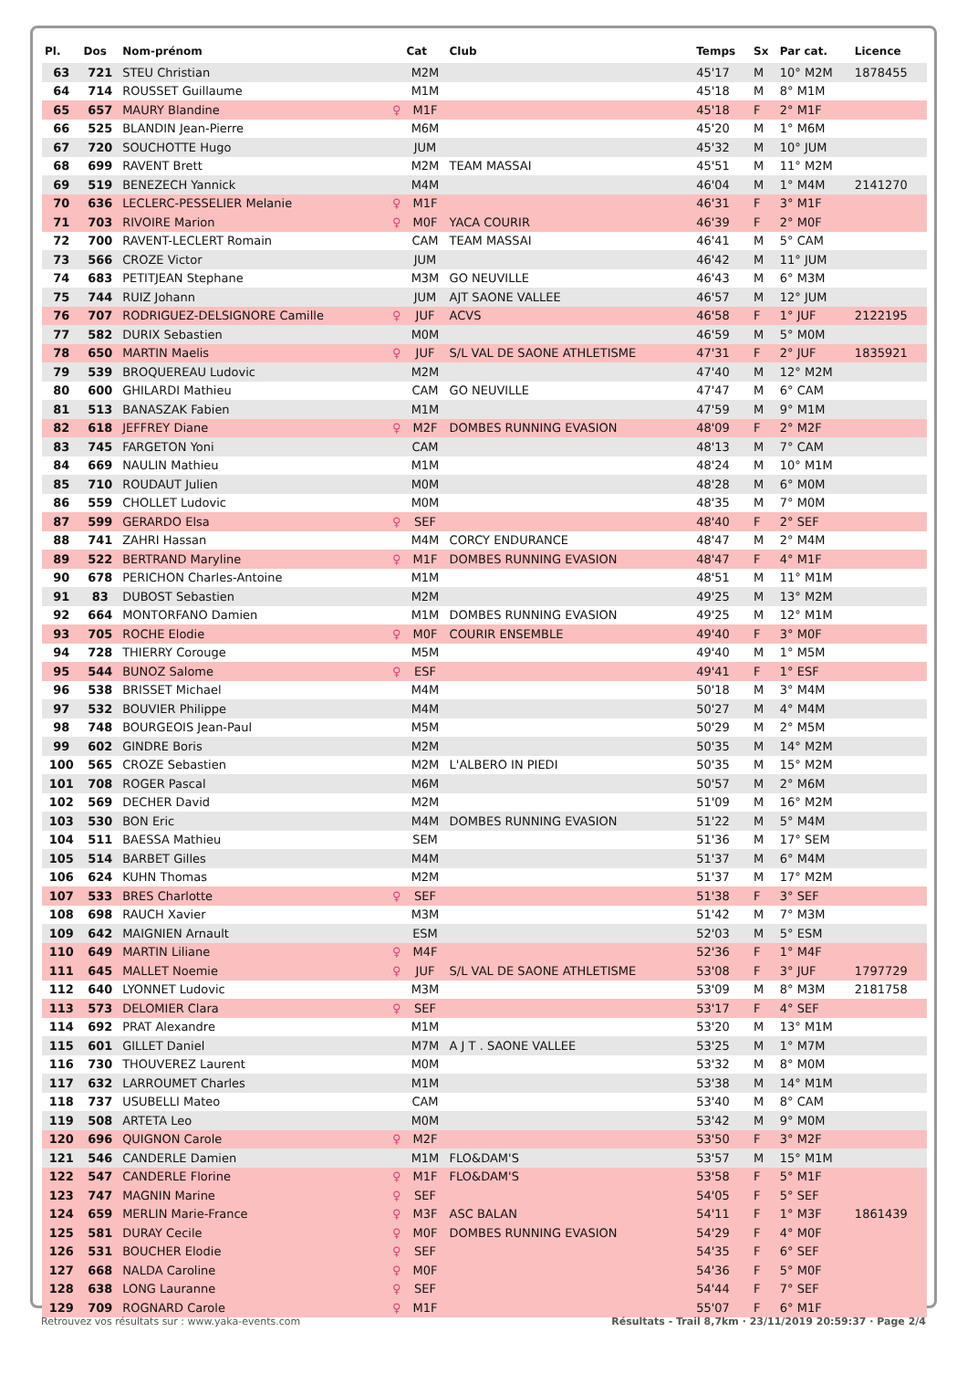| Pl. | Dos | Nom-prénom | | Cat | Club | Temps | Sx | Par cat. | Licence |
| --- | --- | --- | --- | --- | --- | --- | --- | --- | --- |
| 63 | 721 | STEU Christian | | M2M | | 45'17 | M | 10° M2M | 1878455 |
| 64 | 714 | ROUSSET Guillaume | | M1M | | 45'18 | M | 8° M1M | |
| 65 | 657 | MAURY Blandine | ♀ | M1F | | 45'18 | F | 2° M1F | |
| 66 | 525 | BLANDIN Jean-Pierre | | M6M | | 45'20 | M | 1° M6M | |
| 67 | 720 | SOUCHOTTE Hugo | | JUM | | 45'32 | M | 10° JUM | |
| 68 | 699 | RAVENT Brett | | M2M | TEAM MASSAI | 45'51 | M | 11° M2M | |
| 69 | 519 | BENEZECH Yannick | | M4M | | 46'04 | M | 1° M4M | 2141270 |
| 70 | 636 | LECLERC-PESSELIER Melanie | ♀ | M1F | | 46'31 | F | 3° M1F | |
| 71 | 703 | RIVOIRE Marion | ♀ | M0F | YACA COURIR | 46'39 | F | 2° M0F | |
| 72 | 700 | RAVENT-LECLERT Romain | | CAM | TEAM MASSAI | 46'41 | M | 5° CAM | |
| 73 | 566 | CROZE Victor | | JUM | | 46'42 | M | 11° JUM | |
| 74 | 683 | PETITJEAN Stephane | | M3M | GO NEUVILLE | 46'43 | M | 6° M3M | |
| 75 | 744 | RUIZ Johann | | JUM | AJT SAONE VALLEE | 46'57 | M | 12° JUM | |
| 76 | 707 | RODRIGUEZ-DELSIGNORE Camille | ♀ | JUF | ACVS | 46'58 | F | 1° JUF | 2122195 |
| 77 | 582 | DURIX Sebastien | | M0M | | 46'59 | M | 5° M0M | |
| 78 | 650 | MARTIN Maelis | ♀ | JUF | S/L VAL DE SAONE ATHLETISME | 47'31 | F | 2° JUF | 1835921 |
| 79 | 539 | BROQUEREAU Ludovic | | M2M | | 47'40 | M | 12° M2M | |
| 80 | 600 | GHILARDI Mathieu | | CAM | GO NEUVILLE | 47'47 | M | 6° CAM | |
| 81 | 513 | BANASZAK Fabien | | M1M | | 47'59 | M | 9° M1M | |
| 82 | 618 | JEFFREY Diane | ♀ | M2F | DOMBES RUNNING EVASION | 48'09 | F | 2° M2F | |
| 83 | 745 | FARGETON Yoni | | CAM | | 48'13 | M | 7° CAM | |
| 84 | 669 | NAULIN Mathieu | | M1M | | 48'24 | M | 10° M1M | |
| 85 | 710 | ROUDAUT Julien | | M0M | | 48'28 | M | 6° M0M | |
| 86 | 559 | CHOLLET Ludovic | | M0M | | 48'35 | M | 7° M0M | |
| 87 | 599 | GERARDO Elsa | ♀ | SEF | | 48'40 | F | 2° SEF | |
| 88 | 741 | ZAHRI Hassan | | M4M | CORCY ENDURANCE | 48'47 | M | 2° M4M | |
| 89 | 522 | BERTRAND Maryline | ♀ | M1F | DOMBES RUNNING EVASION | 48'47 | F | 4° M1F | |
| 90 | 678 | PERICHON Charles-Antoine | | M1M | | 48'51 | M | 11° M1M | |
| 91 | 83 | DUBOST Sebastien | | M2M | | 49'25 | M | 13° M2M | |
| 92 | 664 | MONTORFANO Damien | | M1M | DOMBES RUNNING EVASION | 49'25 | M | 12° M1M | |
| 93 | 705 | ROCHE Elodie | ♀ | M0F | COURIR ENSEMBLE | 49'40 | F | 3° M0F | |
| 94 | 728 | THIERRY Corouge | | M5M | | 49'40 | M | 1° M5M | |
| 95 | 544 | BUNOZ Salome | ♀ | ESF | | 49'41 | F | 1° ESF | |
| 96 | 538 | BRISSET Michael | | M4M | | 50'18 | M | 3° M4M | |
| 97 | 532 | BOUVIER Philippe | | M4M | | 50'27 | M | 4° M4M | |
| 98 | 748 | BOURGEOIS Jean-Paul | | M5M | | 50'29 | M | 2° M5M | |
| 99 | 602 | GINDRE Boris | | M2M | | 50'35 | M | 14° M2M | |
| 100 | 565 | CROZE Sebastien | | M2M | L'ALBERO IN PIEDI | 50'35 | M | 15° M2M | |
| 101 | 708 | ROGER Pascal | | M6M | | 50'57 | M | 2° M6M | |
| 102 | 569 | DECHER David | | M2M | | 51'09 | M | 16° M2M | |
| 103 | 530 | BON Eric | | M4M | DOMBES RUNNING EVASION | 51'22 | M | 5° M4M | |
| 104 | 511 | BAESSA Mathieu | | SEM | | 51'36 | M | 17° SEM | |
| 105 | 514 | BARBET Gilles | | M4M | | 51'37 | M | 6° M4M | |
| 106 | 624 | KUHN Thomas | | M2M | | 51'37 | M | 17° M2M | |
| 107 | 533 | BRES Charlotte | ♀ | SEF | | 51'38 | F | 3° SEF | |
| 108 | 698 | RAUCH Xavier | | M3M | | 51'42 | M | 7° M3M | |
| 109 | 642 | MAIGNIEN Arnault | | ESM | | 52'03 | M | 5° ESM | |
| 110 | 649 | MARTIN Liliane | ♀ | M4F | | 52'36 | F | 1° M4F | |
| 111 | 645 | MALLET Noemie | ♀ | JUF | S/L VAL DE SAONE ATHLETISME | 53'08 | F | 3° JUF | 1797729 |
| 112 | 640 | LYONNET Ludovic | | M3M | | 53'09 | M | 8° M3M | 2181758 |
| 113 | 573 | DELOMIER Clara | ♀ | SEF | | 53'17 | F | 4° SEF | |
| 114 | 692 | PRAT Alexandre | | M1M | | 53'20 | M | 13° M1M | |
| 115 | 601 | GILLET Daniel | | M7M | A J T . SAONE VALLEE | 53'25 | M | 1° M7M | |
| 116 | 730 | THOUVEREZ Laurent | | M0M | | 53'32 | M | 8° M0M | |
| 117 | 632 | LARROUMET Charles | | M1M | | 53'38 | M | 14° M1M | |
| 118 | 737 | USUBELLI Mateo | | CAM | | 53'40 | M | 8° CAM | |
| 119 | 508 | ARTETA Leo | | M0M | | 53'42 | M | 9° M0M | |
| 120 | 696 | QUIGNON Carole | ♀ | M2F | | 53'50 | F | 3° M2F | |
| 121 | 546 | CANDERLE Damien | | M1M | FLO&DAM'S | 53'57 | M | 15° M1M | |
| 122 | 547 | CANDERLE Florine | ♀ | M1F | FLO&DAM'S | 53'58 | F | 5° M1F | |
| 123 | 747 | MAGNIN Marine | ♀ | SEF | | 54'05 | F | 5° SEF | |
| 124 | 659 | MERLIN Marie-France | ♀ | M3F | ASC BALAN | 54'11 | F | 1° M3F | 1861439 |
| 125 | 581 | DURAY Cecile | ♀ | M0F | DOMBES RUNNING EVASION | 54'29 | F | 4° M0F | |
| 126 | 531 | BOUCHER Elodie | ♀ | SEF | | 54'35 | F | 6° SEF | |
| 127 | 668 | NALDA Caroline | ♀ | M0F | | 54'36 | F | 5° M0F | |
| 128 | 638 | LONG Lauranne | ♀ | SEF | | 54'44 | F | 7° SEF | |
| 129 | 709 | ROGNARD Carole | ♀ | M1F | | 55'07 | F | 6° M1F | |
Retrouvez vos résultats sur : www.yaka-events.com Résultats - Trail 8,7km · 23/11/2019 20:59:37 · Page 2/4